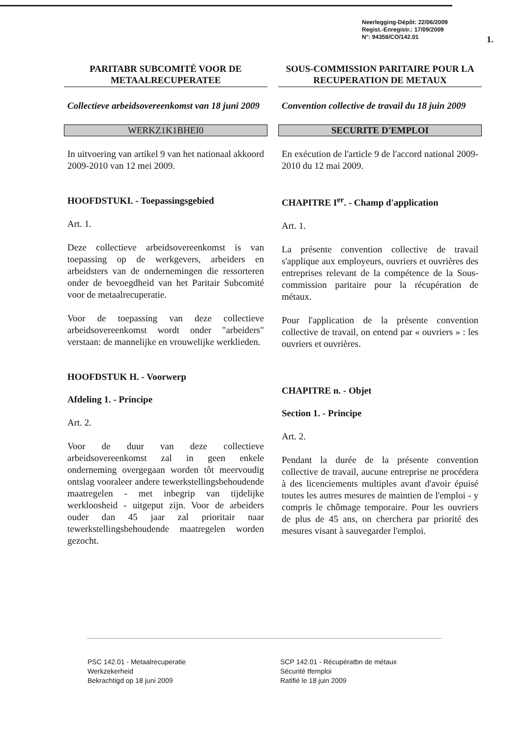Neerlegging-Dépôt: 22/06/2009
Regist.-Enregistr.: 17/09/2009
N°: 94358/CO/142.01
1.
PARITABR SUBCOMITÉ VOOR DE METAALRECUPERATEE
Collectieve arbeidsovereenkomst van 18 juni 2009
WERKZ1K1BHEI0
In uitvoering van artikel 9 van het nationaal akkoord 2009-2010 van 12 mei 2009.
HOOFDSTUKI. - Toepassingsgebied
Art. 1.
Deze collectieve arbeidsovereenkomst is van toepassing op de werkgevers, arbeiders en arbeidsters van de ondernemingen die ressorteren onder de bevoegdheid van het Paritair Subcomité voor de metaalrecuperatie.
Voor de toepassing van deze collectieve arbeidsovereenkomst wordt onder "arbeiders" verstaan: de mannelijke en vrouwelijke werklieden.
HOOFDSTUK H. - Voorwerp
Afdeling 1. - Principe
Art. 2.
Voor de duur van deze collectieve arbeidsovereenkomst zal in geen enkele onderneming overgegaan worden tôt meervoudig ontslag vooraleer andere tewerkstellingsbehoudende maatregelen - met inbegrip van tijdelijke werkloosheid - uitgeput zijn. Voor de arbeiders ouder dan 45 jaar zal prioritair naar tewerkstellingsbehoudende maatregelen worden gezocht.
SOUS-COMMISSION PARITAIRE POUR LA RECUPERATION DE METAUX
Convention collective de travail du 18 juin 2009
SECURITE D'EMPLOI
En exécution de l'article 9 de l'accord national 2009-2010 du 12 mai 2009.
CHAPITRE I<sup>er</sup>. - Champ d'application
Art. 1.
La présente convention collective de travail s'applique aux employeurs, ouvriers et ouvrières des entreprises relevant de la compétence de la Sous-commission paritaire pour la récupération de métaux.
Pour l'application de la présente convention collective de travail, on entend par « ouvriers » : les ouvriers et ouvrières.
CHAPITRE n. - Objet
Section 1. - Principe
Art. 2.
Pendant la durée de la présente convention collective de travail, aucune entreprise ne procédera à des licenciements multiples avant d'avoir épuisé toutes les autres mesures de maintien de l'emploi - y compris le chômage temporaire. Pour les ouvriers de plus de 45 ans, on cherchera par priorité des mesures visant à sauvegarder l'emploi.
PSC 142.01 - Metaalrecuperatie
Werkzekerheid
Bekrachtigd op 18 juni 2009
SCP 142.01 - Récupératbn de métaux
Sécurité tfemploi
Ratifié le 18 juin 2009